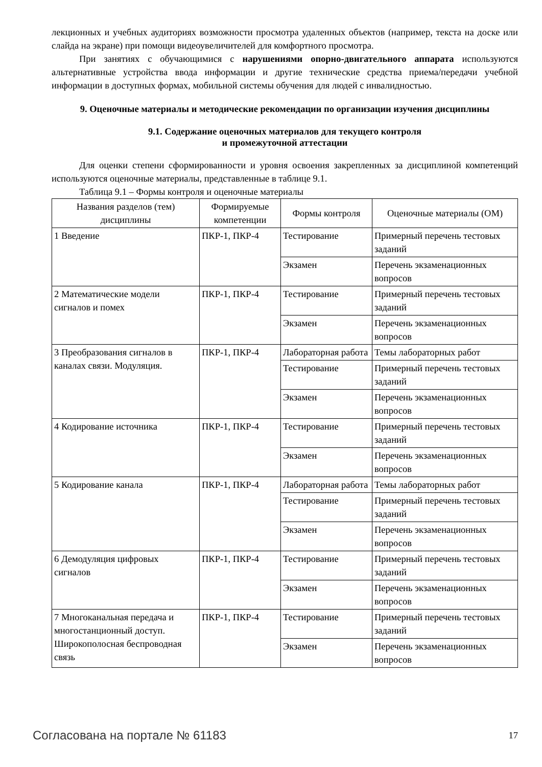лекционных и учебных аудиториях возможности просмотра удаленных объектов (например, текста на доске или слайда на экране) при помощи видеоувеличителей для комфортного просмотра.
При занятиях с обучающимися с нарушениями опорно-двигательного аппарата используются альтернативные устройства ввода информации и другие технические средства приема/передачи учебной информации в доступных формах, мобильной системы обучения для людей с инвалидностью.
9. Оценочные материалы и методические рекомендации по организации изучения дисциплины
9.1. Содержание оценочных материалов для текущего контроля
и промежуточной аттестации
Для оценки степени сформированности и уровня освоения закрепленных за дисциплиной компетенций используются оценочные материалы, представленные в таблице 9.1.
Таблица 9.1 – Формы контроля и оценочные материалы
| Названия разделов (тем) дисциплины | Формируемые компетенции | Формы контроля | Оценочные материалы (ОМ) |
| --- | --- | --- | --- |
| 1 Введение | ПКР-1, ПКР-4 | Тестирование | Примерный перечень тестовых заданий |
| | | Экзамен | Перечень экзаменационных вопросов |
| 2 Математические модели сигналов и помех | ПКР-1, ПКР-4 | Тестирование | Примерный перечень тестовых заданий |
| | | Экзамен | Перечень экзаменационных вопросов |
| 3 Преобразования сигналов в каналах связи. Модуляция. | ПКР-1, ПКР-4 | Лабораторная работа | Темы лабораторных работ |
| | | Тестирование | Примерный перечень тестовых заданий |
| | | Экзамен | Перечень экзаменационных вопросов |
| 4 Кодирование источника | ПКР-1, ПКР-4 | Тестирование | Примерный перечень тестовых заданий |
| | | Экзамен | Перечень экзаменационных вопросов |
| 5 Кодирование канала | ПКР-1, ПКР-4 | Лабораторная работа | Темы лабораторных работ |
| | | Тестирование | Примерный перечень тестовых заданий |
| | | Экзамен | Перечень экзаменационных вопросов |
| 6 Демодуляция цифровых сигналов | ПКР-1, ПКР-4 | Тестирование | Примерный перечень тестовых заданий |
| | | Экзамен | Перечень экзаменационных вопросов |
| 7 Многоканальная передача и многостанционный доступ. Широкополосная беспроводная связь | ПКР-1, ПКР-4 | Тестирование | Примерный перечень тестовых заданий |
| | | Экзамен | Перечень экзаменационных вопросов |
Согласована на портале № 61183 17